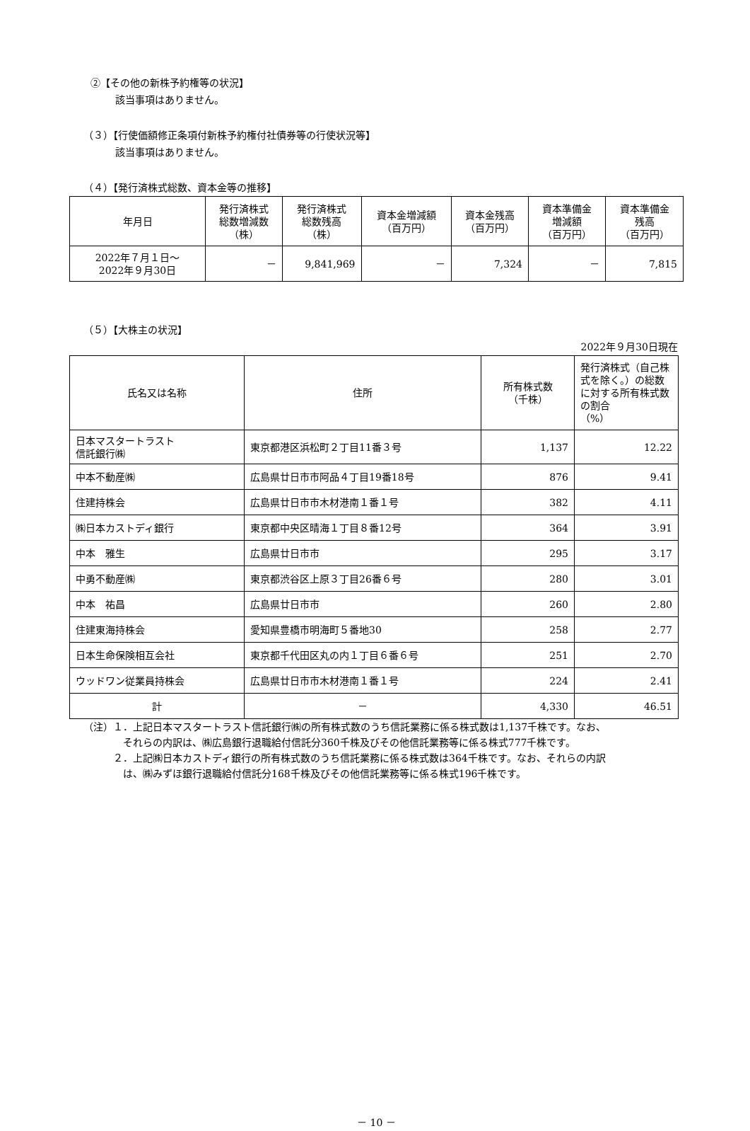②【その他の新株予約権等の状況】
該当事項はありません。
（３）【行使価額修正条項付新株予約権付社債券等の行使状況等】
該当事項はありません。
（４）【発行済株式総数、資本金等の推移】
| 年月日 | 発行済株式 総数増減数 （株） | 発行済株式 総数残高 （株） | 資本金増減額 （百万円） | 資本金残高 （百万円） | 資本準備金 増減額 （百万円） | 資本準備金 残高 （百万円） |
| --- | --- | --- | --- | --- | --- | --- |
| 2022年７月１日～ 2022年９月30日 | － | 9,841,969 | － | 7,324 | － | 7,815 |
（５）【大株主の状況】
2022年９月30日現在
| 氏名又は名称 | 住所 | 所有株式数 （千株） | 発行済株式（自己株式を除く。）の総数に対する所有株式数の割合 （%） |
| --- | --- | --- | --- |
| 日本マスタートラスト 信託銀行㈱ | 東京都港区浜松町２丁目11番３号 | 1,137 | 12.22 |
| 中本不動産㈱ | 広島県廿日市市阿品４丁目19番18号 | 876 | 9.41 |
| 住建持株会 | 広島県廿日市市木材港南１番１号 | 382 | 4.11 |
| ㈱日本カストディ銀行 | 東京都中央区晴海１丁目８番12号 | 364 | 3.91 |
| 中本 雅生 | 広島県廿日市市 | 295 | 3.17 |
| 中勇不動産㈱ | 東京都渋谷区上原３丁目26番６号 | 280 | 3.01 |
| 中本 祐昌 | 広島県廿日市市 | 260 | 2.80 |
| 住建東海持株会 | 愛知県豊橋市明海町５番地30 | 258 | 2.77 |
| 日本生命保険相互会社 | 東京都千代田区丸の内１丁目６番６号 | 251 | 2.70 |
| ウッドワン従業員持株会 | 広島県廿日市市木材港南１番１号 | 224 | 2.41 |
| 計 | － | 4,330 | 46.51 |
（注）１．上記日本マスタートラスト信託銀行㈱の所有株式数のうち信託業務に係る株式数は1,137千株です。なお、
　　　　それらの内訳は、㈱広島銀行退職給付信託分360千株及びその他信託業務等に係る株式777千株です。
　　　２．上記㈱日本カストディ銀行の所有株式数のうち信託業務に係る株式数は364千株です。なお、それらの内訳
　　　　は、㈱みずほ銀行退職給付信託分168千株及びその他信託業務等に係る株式196千株です。
－ 10 －